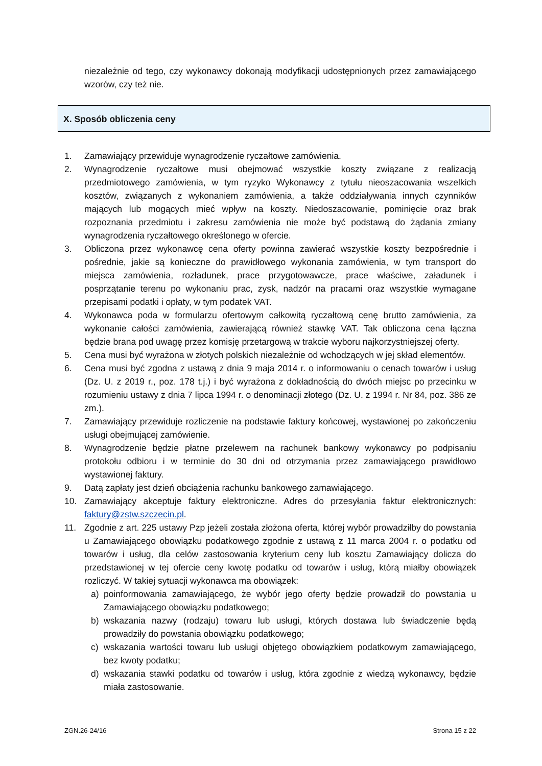niezależnie od tego, czy wykonawcy dokonają modyfikacji udostępnionych przez zamawiającego wzorów, czy też nie.
X. Sposób obliczenia ceny
1. Zamawiający przewiduje wynagrodzenie ryczałtowe zamówienia.
2. Wynagrodzenie ryczałtowe musi obejmować wszystkie koszty związane z realizacją przedmiotowego zamówienia, w tym ryzyko Wykonawcy z tytułu nieoszacowania wszelkich kosztów, związanych z wykonaniem zamówienia, a także oddziaływania innych czynników mających lub mogących mieć wpływ na koszty. Niedoszacowanie, pominięcie oraz brak rozpoznania przedmiotu i zakresu zamówienia nie może być podstawą do żądania zmiany wynagrodzenia ryczałtowego określonego w ofercie.
3. Obliczona przez wykonawcę cena oferty powinna zawierać wszystkie koszty bezpośrednie i pośrednie, jakie są konieczne do prawidłowego wykonania zamówienia, w tym transport do miejsca zamówienia, rozładunek, prace przygotowawcze, prace właściwe, załadunek i posprzątanie terenu po wykonaniu prac, zysk, nadzór na pracami oraz wszystkie wymagane przepisami podatki i opłaty, w tym podatek VAT.
4. Wykonawca poda w formularzu ofertowym całkowitą ryczałtową cenę brutto zamówienia, za wykonanie całości zamówienia, zawierającą również stawkę VAT. Tak obliczona cena łączna będzie brana pod uwagę przez komisję przetargową w trakcie wyboru najkorzystniejszej oferty.
5. Cena musi być wyrażona w złotych polskich niezależnie od wchodzących w jej skład elementów.
6. Cena musi być zgodna z ustawą z dnia 9 maja 2014 r. o informowaniu o cenach towarów i usług (Dz. U. z 2019 r., poz. 178 t.j.) i być wyrażona z dokładnością do dwóch miejsc po przecinku w rozumieniu ustawy z dnia 7 lipca 1994 r. o denominacji złotego (Dz. U. z 1994 r. Nr 84, poz. 386 ze zm.).
7. Zamawiający przewiduje rozliczenie na podstawie faktury końcowej, wystawionej po zakończeniu usługi obejmującej zamówienie.
8. Wynagrodzenie będzie płatne przelewem na rachunek bankowy wykonawcy po podpisaniu protokołu odbioru i w terminie do 30 dni od otrzymania przez zamawiającego prawidłowo wystawionej faktury.
9. Datą zapłaty jest dzień obciążenia rachunku bankowego zamawiającego.
10. Zamawiający akceptuje faktury elektroniczne. Adres do przesyłania faktur elektronicznych: faktury@zstw.szczecin.pl.
11. Zgodnie z art. 225 ustawy Pzp jeżeli została złożona oferta, której wybór prowadziłby do powstania u Zamawiającego obowiązku podatkowego zgodnie z ustawą z 11 marca 2004 r. o podatku od towarów i usług, dla celów zastosowania kryterium ceny lub kosztu Zamawiający dolicza do przedstawionej w tej ofercie ceny kwotę podatku od towarów i usług, którą miałby obowiązek rozliczyć. W takiej sytuacji wykonawca ma obowiązek:
a) poinformowania zamawiającego, że wybór jego oferty będzie prowadził do powstania u Zamawiającego obowiązku podatkowego;
b) wskazania nazwy (rodzaju) towaru lub usługi, których dostawa lub świadczenie będą prowadziły do powstania obowiązku podatkowego;
c) wskazania wartości towaru lub usługi objętego obowiązkiem podatkowym zamawiającego, bez kwoty podatku;
d) wskazania stawki podatku od towarów i usług, która zgodnie z wiedzą wykonawcy, będzie miała zastosowanie.
ZGN.26-24/16 Strona 15 z 22